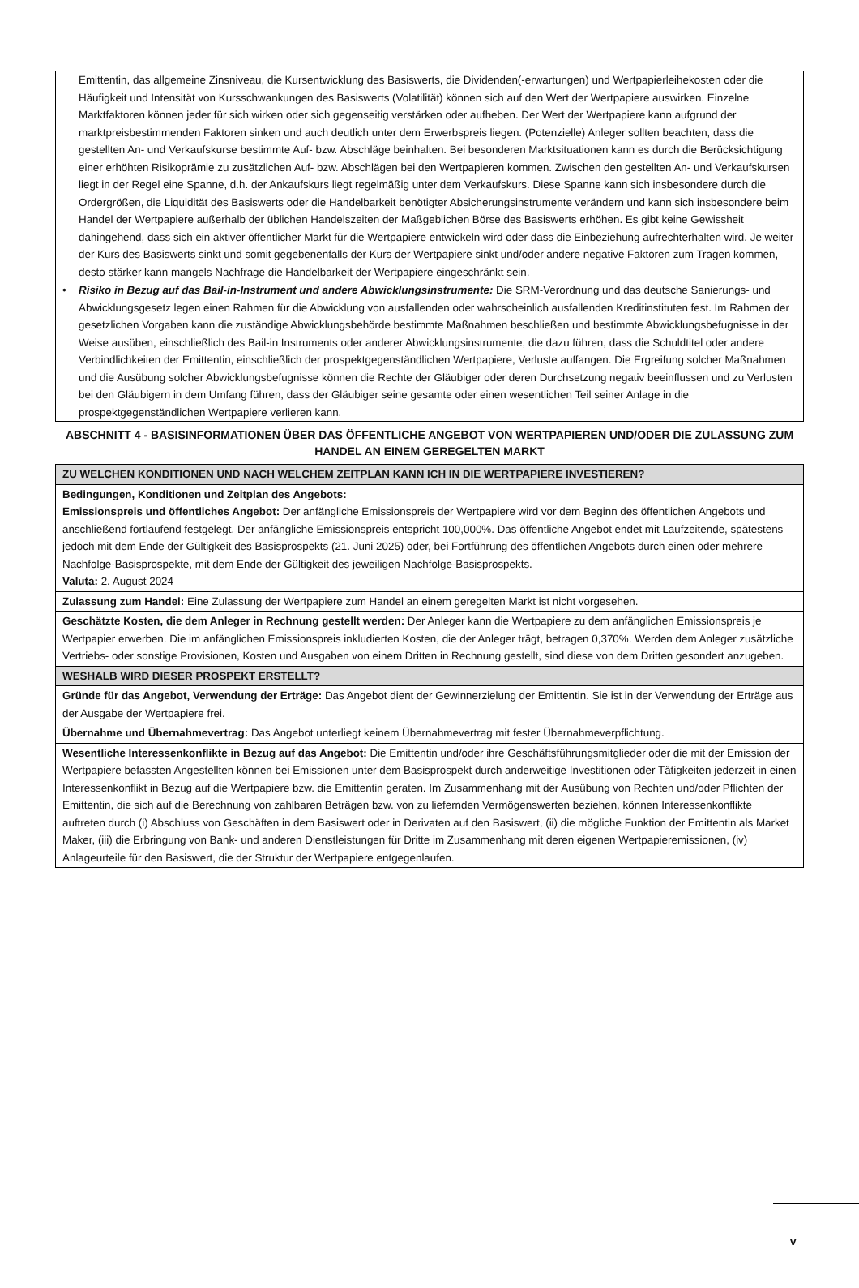Emittentin, das allgemeine Zinsniveau, die Kursentwicklung des Basiswerts, die Dividenden(-erwartungen) und Wertpapierleihekosten oder die Häufigkeit und Intensität von Kursschwankungen des Basiswerts (Volatilität) können sich auf den Wert der Wertpapiere auswirken. Einzelne Marktfaktoren können jeder für sich wirken oder sich gegenseitig verstärken oder aufheben. Der Wert der Wertpapiere kann aufgrund der marktpreisbestimmenden Faktoren sinken und auch deutlich unter dem Erwerbspreis liegen. (Potenzielle) Anleger sollten beachten, dass die gestellten An- und Verkaufskurse bestimmte Auf- bzw. Abschläge beinhalten. Bei besonderen Marktsituationen kann es durch die Berücksichtigung einer erhöhten Risikoprämie zu zusätzlichen Auf- bzw. Abschlägen bei den Wertpapieren kommen. Zwischen den gestellten An- und Verkaufskursen liegt in der Regel eine Spanne, d.h. der Ankaufskurs liegt regelmäßig unter dem Verkaufskurs. Diese Spanne kann sich insbesondere durch die Ordergrößen, die Liquidität des Basiswerts oder die Handelbarkeit benötigter Absicherungsinstrumente verändern und kann sich insbesondere beim Handel der Wertpapiere außerhalb der üblichen Handelszeiten der Maßgeblichen Börse des Basiswerts erhöhen. Es gibt keine Gewissheit dahingehend, dass sich ein aktiver öffentlicher Markt für die Wertpapiere entwickeln wird oder dass die Einbeziehung aufrechterhalten wird. Je weiter der Kurs des Basiswerts sinkt und somit gegebenenfalls der Kurs der Wertpapiere sinkt und/oder andere negative Faktoren zum Tragen kommen, desto stärker kann mangels Nachfrage die Handelbarkeit der Wertpapiere eingeschränkt sein.
• Risiko in Bezug auf das Bail-in-Instrument und andere Abwicklungsinstrumente: Die SRM-Verordnung und das deutsche Sanierungs- und Abwicklungsgesetz legen einen Rahmen für die Abwicklung von ausfallenden oder wahrscheinlich ausfallenden Kreditinstituten fest. Im Rahmen der gesetzlichen Vorgaben kann die zuständige Abwicklungsbehörde bestimmte Maßnahmen beschließen und bestimmte Abwicklungsbefugnisse in der Weise ausüben, einschließlich des Bail-in Instruments oder anderer Abwicklungsinstrumente, die dazu führen, dass die Schuldtitel oder andere Verbindlichkeiten der Emittentin, einschließlich der prospektgegenständlichen Wertpapiere, Verluste auffangen. Die Ergreifung solcher Maßnahmen und die Ausübung solcher Abwicklungsbefugnisse können die Rechte der Gläubiger oder deren Durchsetzung negativ beeinflussen und zu Verlusten bei den Gläubigern in dem Umfang führen, dass der Gläubiger seine gesamte oder einen wesentlichen Teil seiner Anlage in die prospektgegenständlichen Wertpapiere verlieren kann.
ABSCHNITT 4 - BASISINFORMATIONEN ÜBER DAS ÖFFENTLICHE ANGEBOT VON WERTPAPIEREN UND/ODER DIE ZULASSUNG ZUM HANDEL AN EINEM GEREGELTEN MARKT
| ZU WELCHEN KONDITIONEN UND NACH WELCHEM ZEITPLAN KANN ICH IN DIE WERTPAPIERE INVESTIEREN? |
| Bedingungen, Konditionen und Zeitplan des Angebots: Emissionspreis und öffentliches Angebot: Der anfängliche Emissionspreis der Wertpapiere wird vor dem Beginn des öffentlichen Angebots und anschließend fortlaufend festgelegt. Der anfängliche Emissionspreis entspricht 100,000%. Das öffentliche Angebot endet mit Laufzeitende, spätestens jedoch mit dem Ende der Gültigkeit des Basisprospekts (21. Juni 2025) oder, bei Fortführung des öffentlichen Angebots durch einen oder mehrere Nachfolge-Basisprospekte, mit dem Ende der Gültigkeit des jeweiligen Nachfolge-Basisprospekts. Valuta: 2. August 2024 |
| Zulassung zum Handel: Eine Zulassung der Wertpapiere zum Handel an einem geregelten Markt ist nicht vorgesehen. |
| Geschätzte Kosten, die dem Anleger in Rechnung gestellt werden: Der Anleger kann die Wertpapiere zu dem anfänglichen Emissionspreis je Wertpapier erwerben. Die im anfänglichen Emissionspreis inkludierten Kosten, die der Anleger trägt, betragen 0,370%. Werden dem Anleger zusätzliche Vertriebs- oder sonstige Provisionen, Kosten und Ausgaben von einem Dritten in Rechnung gestellt, sind diese von dem Dritten gesondert anzugeben. |
| WESHALB WIRD DIESER PROSPEKT ERSTELLT? |
| Gründe für das Angebot, Verwendung der Erträge: Das Angebot dient der Gewinnerzielung der Emittentin. Sie ist in der Verwendung der Erträge aus der Ausgabe der Wertpapiere frei. |
| Übernahme und Übernahmevertrag: Das Angebot unterliegt keinem Übernahmevertrag mit fester Übernahmeverpflichtung. |
| Wesentliche Interessenkonflikte in Bezug auf das Angebot: Die Emittentin und/oder ihre Geschäftsführungsmitglieder oder die mit der Emission der Wertpapiere befassten Angestellten können bei Emissionen unter dem Basisprospekt durch anderweitige Investitionen oder Tätigkeiten jederzeit in einen Interessenkonflikt in Bezug auf die Wertpapiere bzw. die Emittentin geraten. Im Zusammenhang mit der Ausübung von Rechten und/oder Pflichten der Emittentin, die sich auf die Berechnung von zahlbaren Beträgen bzw. von zu liefernden Vermögenswerten beziehen, können Interessenkonflikte auftreten durch (i) Abschluss von Geschäften in dem Basiswert oder in Derivaten auf den Basiswert, (ii) die mögliche Funktion der Emittentin als Market Maker, (iii) die Erbringung von Bank- und anderen Dienstleistungen für Dritte im Zusammenhang mit deren eigenen Wertpapieremissionen, (iv) Anlageurteile für den Basiswert, die der Struktur der Wertpapiere entgegenlaufen. |
v